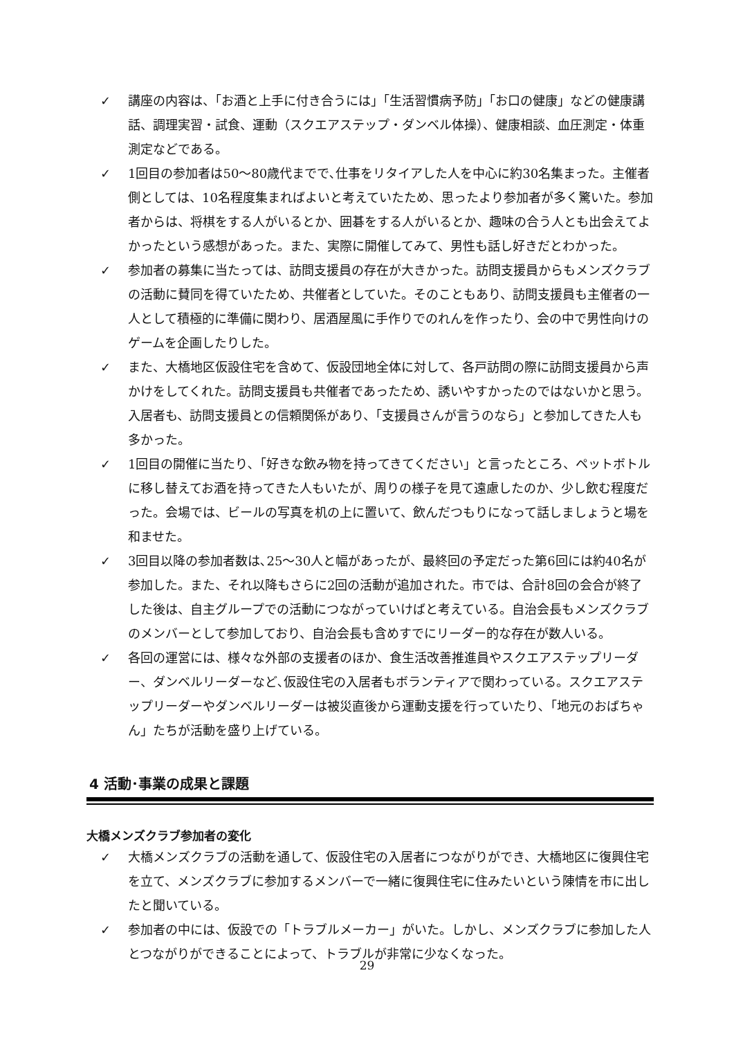✓ 講座の内容は、「お酒と上手に付き合うには」「生活習慣病予防」「お口の健康」などの健康講話、調理実習・試食、運動（スクエアステップ・ダンベル体操）、健康相談、血圧測定・体重測定などである。
✓ 1回目の参加者は50～80歳代までで､仕事をリタイアした人を中心に約30名集まった。主催者側としては、10名程度集まればよいと考えていたため、思ったより参加者が多く驚いた。参加者からは、将棋をする人がいるとか、囲碁をする人がいるとか、趣味の合う人とも出会えてよかったという感想があった。また、実際に開催してみて、男性も話し好きだとわかった。
✓ 参加者の募集に当たっては、訪問支援員の存在が大きかった。訪問支援員からもメンズクラブの活動に賛同を得ていたため、共催者としていた。そのこともあり、訪問支援員も主催者の一人として積極的に準備に関わり、居酒屋風に手作りでのれんを作ったり、会の中で男性向けのゲームを企画したりした。
✓ また、大橋地区仮設住宅を含めて、仮設団地全体に対して、各戸訪問の際に訪問支援員から声かけをしてくれた。訪問支援員も共催者であったため、誘いやすかったのではないかと思う。入居者も、訪問支援員との信頼関係があり、「支援員さんが言うのなら」と参加してきた人も多かった。
✓ 1回目の開催に当たり､「好きな飲み物を持ってきてください」と言ったところ、ペットボトルに移し替えてお酒を持ってきた人もいたが、周りの様子を見て遠慮したのか、少し飲む程度だった。会場では、ビールの写真を机の上に置いて、飲んだつもりになって話しましょうと場を和ませた。
✓ 3回目以降の参加者数は､25～30人と幅があったが、最終回の予定だった第6回には約40名が参加した。また、それ以降もさらに2回の活動が追加された。市では、合計8回の会合が終了した後は、自主グループでの活動につながっていけばと考えている。自治会長もメンズクラブのメンバーとして参加しており、自治会長も含めすでにリーダー的な存在が数人いる。
✓ 各回の運営には、様々な外部の支援者のほか、食生活改善推進員やスクエアステップリーダー、ダンベルリーダーなど､仮設住宅の入居者もボランティアで関わっている。スクエアステップリーダーやダンベルリーダーは被災直後から運動支援を行っていたり､「地元のおばちゃん」たちが活動を盛り上げている。
4 活動･事業の成果と課題
大橋メンズクラブ参加者の変化
✓ 大橋メンズクラブの活動を通して、仮設住宅の入居者につながりができ、大橋地区に復興住宅を立て、メンズクラブに参加するメンバーで一緒に復興住宅に住みたいという陳情を市に出したと聞いている。
✓ 参加者の中には、仮設での「トラブルメーカー」がいた。しかし、メンズクラブに参加した人とつながりができることによって、トラブルが非常に少なくなった。
29